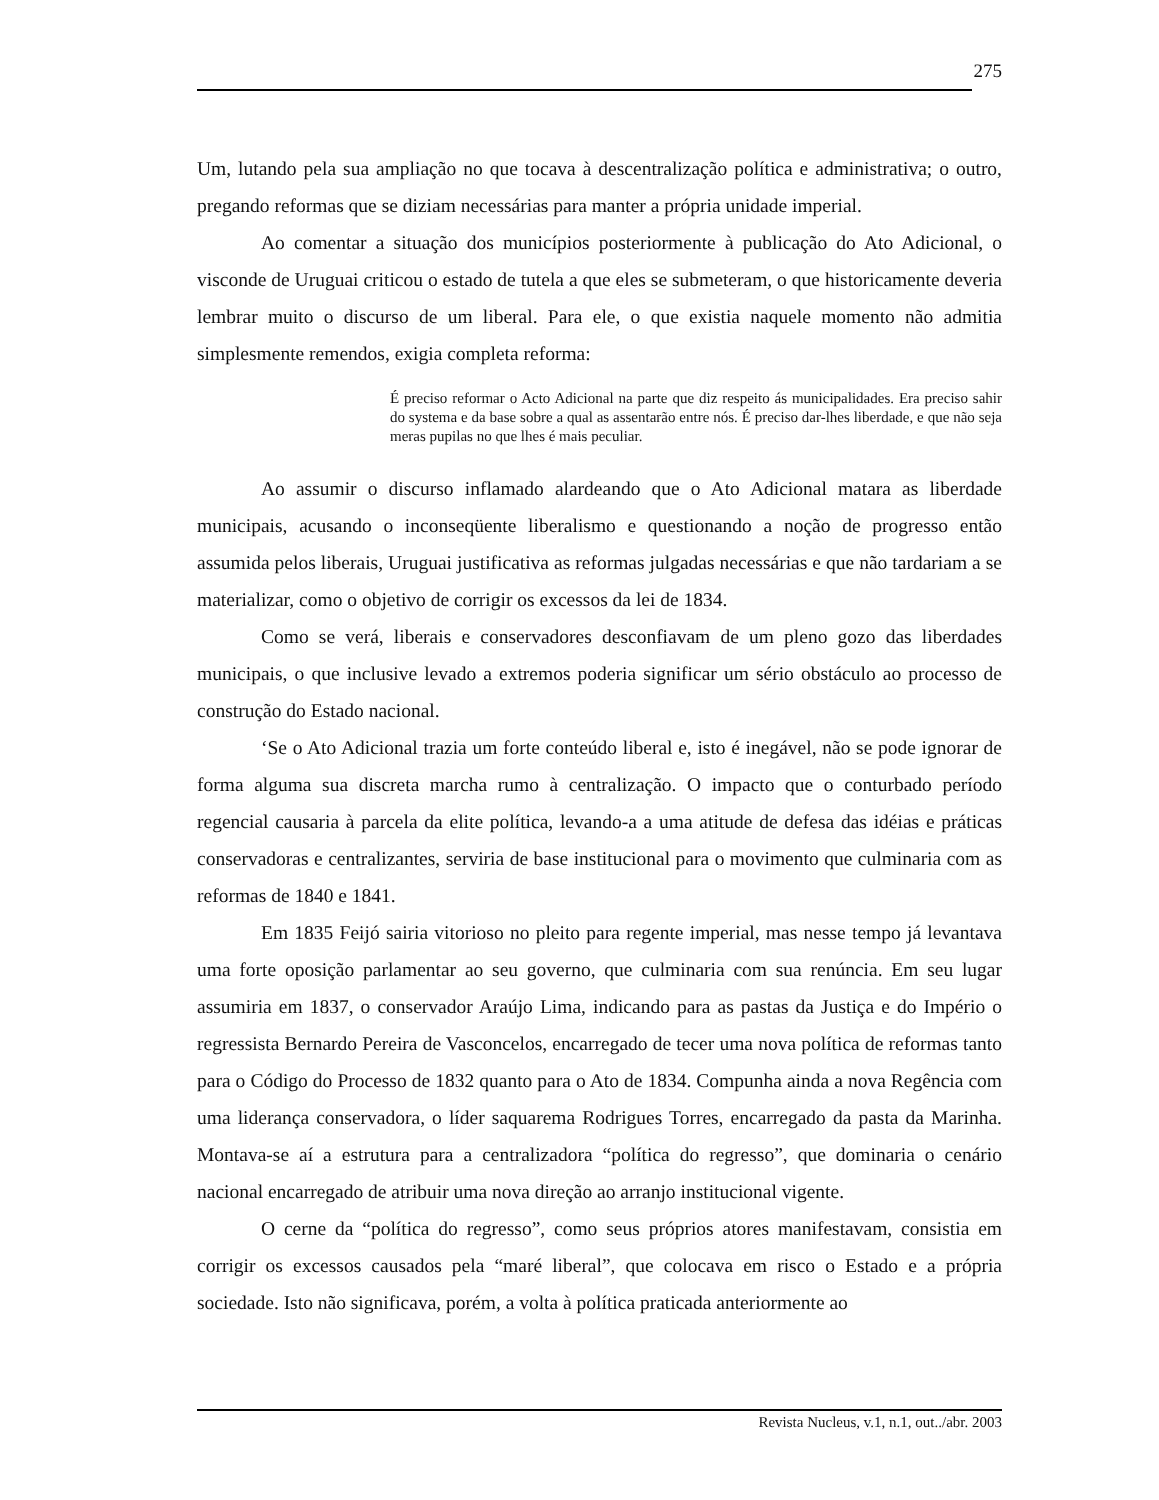275
Um, lutando pela sua ampliação no que tocava à descentralização política e administrativa; o outro, pregando reformas que se diziam necessárias para manter a própria unidade imperial.
Ao comentar a situação dos municípios posteriormente à publicação do Ato Adicional, o visconde de Uruguai criticou o estado de tutela a que eles se submeteram, o que historicamente deveria lembrar muito o discurso de um liberal. Para ele, o que existia naquele momento não admitia simplesmente remendos, exigia completa reforma:
É preciso reformar o Acto Adicional na parte que diz respeito ás municipalidades. Era preciso sahir do systema e da base sobre a qual as assentarão entre nós. É preciso dar-lhes liberdade, e que não seja meras pupilas no que lhes é mais peculiar.
Ao assumir o discurso inflamado alardeando que o Ato Adicional matara as liberdade municipais, acusando o inconseqüente liberalismo e questionando a noção de progresso então assumida pelos liberais, Uruguai justificativa as reformas julgadas necessárias e que não tardariam a se materializar, como o objetivo de corrigir os excessos da lei de 1834.
Como se verá, liberais e conservadores desconfiavam de um pleno gozo das liberdades municipais, o que inclusive levado a extremos poderia significar um sério obstáculo ao processo de construção do Estado nacional.
‘Se o Ato Adicional trazia um forte conteúdo liberal e, isto é inegável, não se pode ignorar de forma alguma sua discreta marcha rumo à centralização. O impacto que o conturbado período regencial causaria à parcela da elite política, levando-a a uma atitude de defesa das idéias e práticas conservadoras e centralizantes, serviria de base institucional para o movimento que culminaria com as reformas de 1840 e 1841.
Em 1835 Feijó sairia vitorioso no pleito para regente imperial, mas nesse tempo já levantava uma forte oposição parlamentar ao seu governo, que culminaria com sua renúncia. Em seu lugar assumiria em 1837, o conservador Araújo Lima, indicando para as pastas da Justiça e do Império o regressista Bernardo Pereira de Vasconcelos, encarregado de tecer uma nova política de reformas tanto para o Código do Processo de 1832 quanto para o Ato de 1834. Compunha ainda a nova Regência com uma liderança conservadora, o líder saquarema Rodrigues Torres, encarregado da pasta da Marinha. Montava-se aí a estrutura para a centralizadora “política do regresso”, que dominaria o cenário nacional encarregado de atribuir uma nova direção ao arranjo institucional vigente.
O cerne da “política do regresso”, como seus próprios atores manifestavam, consistia em corrigir os excessos causados pela “maré liberal”, que colocava em risco o Estado e a própria sociedade. Isto não significava, porém, a volta à política praticada anteriormente ao
Revista Nucleus, v.1, n.1, out../abr. 2003